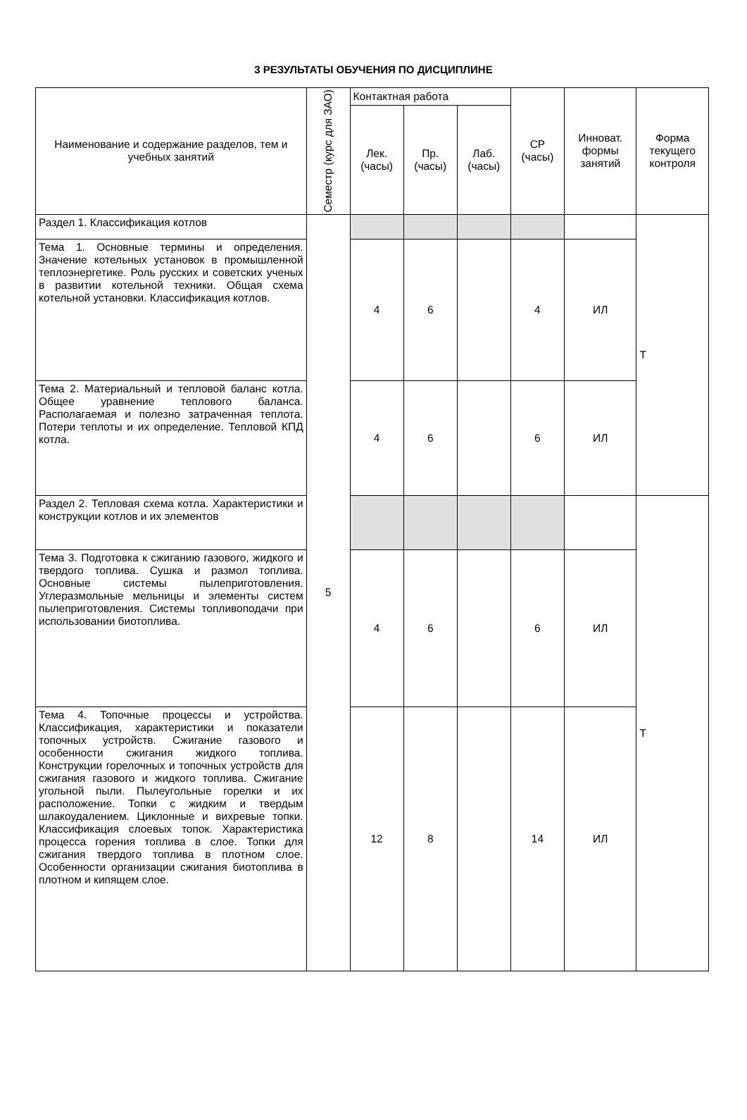3 РЕЗУЛЬТАТЫ ОБУЧЕНИЯ ПО ДИСЦИПЛИНЕ
| Наименование и содержание разделов, тем и учебных занятий | Семестр (курс для ЗАО) | Контактная работа | | | СР (часы) | Инноват. формы занятий | Форма текущего контроля |
| --- | --- | --- | --- | --- | --- | --- | --- |
| | | Лек. (часы) | Пр. (часы) | Лаб. (часы) | | | |
| Раздел 1. Классификация котлов | 5 | | | | | | Т |
| Тема 1. Основные термины и определения. Значение котельных установок в промышленной теплоэнергетике. Роль русских и советских ученых в развитии котельной техники. Общая схема котельной установки. Классификация котлов. | | 4 | 6 | | 4 | ИЛ | |
| Тема 2. Материальный и тепловой баланс котла. Общее уравнение теплового баланса. Располагаемая и полезно затраченная теплота. Потери теплоты и их определение. Тепловой КПД котла. | | 4 | 6 | | 6 | ИЛ | |
| Раздел 2. Тепловая схема котла. Характеристики и конструкции котлов и их элементов | | | | | | | Т |
| Тема 3. Подготовка к сжиганию газового, жидкого и твердого топлива. Сушка и размол топлива. Основные системы пылеприготовления. Углеразмольные мельницы и элементы систем пылеприготовления. Системы топливоподачи при использовании биотоплива. | | 4 | 6 | | 6 | ИЛ | |
| Тема 4. Топочные процессы и устройства. Классификация, характеристики и показатели топочных устройств. Сжигание газового и особенности сжигания жидкого топлива. Конструкции горелочных и топочных устройств для сжигания газового и жидкого топлива. Сжигание угольной пыли. Пылеугольные горелки и их расположение. Топки с жидким и твердым шлакоудалением. Циклонные и вихревые топки. Классификация слоевых топок. Характеристика процесса горения топлива в слое. Топки для сжигания твердого топлива в плотном слое. Особенности организации сжигания биотоплива в плотном и кипящем слое. | | 12 | 8 | | 14 | ИЛ | |